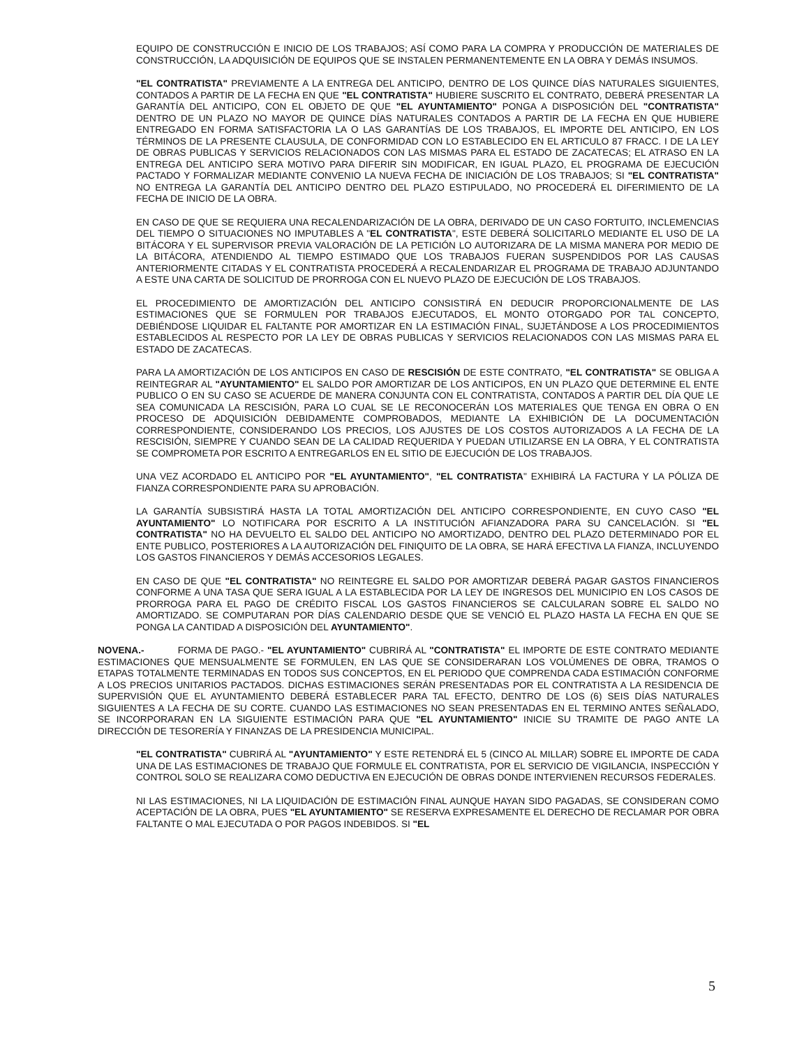EQUIPO DE CONSTRUCCIÓN E INICIO DE LOS TRABAJOS; ASÍ COMO PARA LA COMPRA Y PRODUCCIÓN DE MATERIALES DE CONSTRUCCIÓN, LA ADQUISICIÓN DE EQUIPOS QUE SE INSTALEN PERMANENTEMENTE EN LA OBRA Y DEMÁS INSUMOS.
"EL CONTRATISTA" PREVIAMENTE A LA ENTREGA DEL ANTICIPO, DENTRO DE LOS QUINCE DÍAS NATURALES SIGUIENTES, CONTADOS A PARTIR DE LA FECHA EN QUE "EL CONTRATISTA" HUBIERE SUSCRITO EL CONTRATO, DEBERÁ PRESENTAR LA GARANTÍA DEL ANTICIPO, CON EL OBJETO DE QUE "EL AYUNTAMIENTO" PONGA A DISPOSICIÓN DEL "CONTRATISTA" DENTRO DE UN PLAZO NO MAYOR DE QUINCE DÍAS NATURALES CONTADOS A PARTIR DE LA FECHA EN QUE HUBIERE ENTREGADO EN FORMA SATISFACTORIA LA O LAS GARANTÍAS DE LOS TRABAJOS, EL IMPORTE DEL ANTICIPO, EN LOS TÉRMINOS DE LA PRESENTE CLAUSULA, DE CONFORMIDAD CON LO ESTABLECIDO EN EL ARTICULO 87 FRACC. I DE LA LEY DE OBRAS PUBLICAS Y SERVICIOS RELACIONADOS CON LAS MISMAS PARA EL ESTADO DE ZACATECAS; EL ATRASO EN LA ENTREGA DEL ANTICIPO SERA MOTIVO PARA DIFERIR SIN MODIFICAR, EN IGUAL PLAZO, EL PROGRAMA DE EJECUCIÓN PACTADO Y FORMALIZAR MEDIANTE CONVENIO LA NUEVA FECHA DE INICIACIÓN DE LOS TRABAJOS; SI "EL CONTRATISTA" NO ENTREGA LA GARANTÍA DEL ANTICIPO DENTRO DEL PLAZO ESTIPULADO, NO PROCEDERÁ EL DIFERIMIENTO DE LA FECHA DE INICIO DE LA OBRA.
EN CASO DE QUE SE REQUIERA UNA RECALENDARIZACIÓN DE LA OBRA, DERIVADO DE UN CASO FORTUITO, INCLEMENCIAS DEL TIEMPO O SITUACIONES NO IMPUTABLES A "EL CONTRATISTA", ESTE DEBERÁ SOLICITARLO MEDIANTE EL USO DE LA BITÁCORA Y EL SUPERVISOR PREVIA VALORACIÓN DE LA PETICIÓN LO AUTORIZARA DE LA MISMA MANERA POR MEDIO DE LA BITÁCORA, ATENDIENDO AL TIEMPO ESTIMADO QUE LOS TRABAJOS FUERAN SUSPENDIDOS POR LAS CAUSAS ANTERIORMENTE CITADAS Y EL CONTRATISTA PROCEDERÁ A RECALENDARIZAR EL PROGRAMA DE TRABAJO ADJUNTANDO A ESTE UNA CARTA DE SOLICITUD DE PRORROGA CON EL NUEVO PLAZO DE EJECUCIÓN DE LOS TRABAJOS.
EL PROCEDIMIENTO DE AMORTIZACIÓN DEL ANTICIPO CONSISTIRÁ EN DEDUCIR PROPORCIONALMENTE DE LAS ESTIMACIONES QUE SE FORMULEN POR TRABAJOS EJECUTADOS, EL MONTO OTORGADO POR TAL CONCEPTO, DEBIÉNDOSE LIQUIDAR EL FALTANTE POR AMORTIZAR EN LA ESTIMACIÓN FINAL, SUJETÁNDOSE A LOS PROCEDIMIENTOS ESTABLECIDOS AL RESPECTO POR LA LEY DE OBRAS PUBLICAS Y SERVICIOS RELACIONADOS CON LAS MISMAS PARA EL ESTADO DE ZACATECAS.
PARA LA AMORTIZACIÓN DE LOS ANTICIPOS EN CASO DE RESCISIÓN DE ESTE CONTRATO, "EL CONTRATISTA" SE OBLIGA A REINTEGRAR AL "AYUNTAMIENTO" EL SALDO POR AMORTIZAR DE LOS ANTICIPOS, EN UN PLAZO QUE DETERMINE EL ENTE PUBLICO O EN SU CASO SE ACUERDE DE MANERA CONJUNTA CON EL CONTRATISTA, CONTADOS A PARTIR DEL DÍA QUE LE SEA COMUNICADA LA RESCISIÓN, PARA LO CUAL SE LE RECONOCERÁN LOS MATERIALES QUE TENGA EN OBRA O EN PROCESO DE ADQUISICIÓN DEBIDAMENTE COMPROBADOS, MEDIANTE LA EXHIBICIÓN DE LA DOCUMENTACIÓN CORRESPONDIENTE, CONSIDERANDO LOS PRECIOS, LOS AJUSTES DE LOS COSTOS AUTORIZADOS A LA FECHA DE LA RESCISIÓN, SIEMPRE Y CUANDO SEAN DE LA CALIDAD REQUERIDA Y PUEDAN UTILIZARSE EN LA OBRA, Y EL CONTRATISTA SE COMPROMETA POR ESCRITO A ENTREGARLOS EN EL SITIO DE EJECUCIÓN DE LOS TRABAJOS.
UNA VEZ ACORDADO EL ANTICIPO POR "EL AYUNTAMIENTO", "EL CONTRATISTA" EXHIBIRÁ LA FACTURA Y LA PÓLIZA DE FIANZA CORRESPONDIENTE PARA SU APROBACIÓN.
LA GARANTÍA SUBSISTIRÁ HASTA LA TOTAL AMORTIZACIÓN DEL ANTICIPO CORRESPONDIENTE, EN CUYO CASO "EL AYUNTAMIENTO" LO NOTIFICARA POR ESCRITO A LA INSTITUCIÓN AFIANZADORA PARA SU CANCELACIÓN. SI "EL CONTRATISTA" NO HA DEVUELTO EL SALDO DEL ANTICIPO NO AMORTIZADO, DENTRO DEL PLAZO DETERMINADO POR EL ENTE PUBLICO, POSTERIORES A LA AUTORIZACIÓN DEL FINIQUITO DE LA OBRA, SE HARÁ EFECTIVA LA FIANZA, INCLUYENDO LOS GASTOS FINANCIEROS Y DEMÁS ACCESORIOS LEGALES.
EN CASO DE QUE "EL CONTRATISTA" NO REINTEGRE EL SALDO POR AMORTIZAR DEBERÁ PAGAR GASTOS FINANCIEROS CONFORME A UNA TASA QUE SERA IGUAL A LA ESTABLECIDA POR LA LEY DE INGRESOS DEL MUNICIPIO EN LOS CASOS DE PRORROGA PARA EL PAGO DE CRÉDITO FISCAL LOS GASTOS FINANCIEROS SE CALCULARAN SOBRE EL SALDO NO AMORTIZADO. SE COMPUTARAN POR DÍAS CALENDARIO DESDE QUE SE VENCIÓ EL PLAZO HASTA LA FECHA EN QUE SE PONGA LA CANTIDAD A DISPOSICIÓN DEL AYUNTAMIENTO".
NOVENA.- FORMA DE PAGO.- "EL AYUNTAMIENTO" CUBRIRÁ AL "CONTRATISTA" EL IMPORTE DE ESTE CONTRATO MEDIANTE ESTIMACIONES QUE MENSUALMENTE SE FORMULEN, EN LAS QUE SE CONSIDERARAN LOS VOLÚMENES DE OBRA, TRAMOS O ETAPAS TOTALMENTE TERMINADAS EN TODOS SUS CONCEPTOS, EN EL PERIODO QUE COMPRENDA CADA ESTIMACIÓN CONFORME A LOS PRECIOS UNITARIOS PACTADOS. DICHAS ESTIMACIONES SERÁN PRESENTADAS POR EL CONTRATISTA A LA RESIDENCIA DE SUPERVISIÓN QUE EL AYUNTAMIENTO DEBERÁ ESTABLECER PARA TAL EFECTO, DENTRO DE LOS (6) SEIS DÍAS NATURALES SIGUIENTES A LA FECHA DE SU CORTE. CUANDO LAS ESTIMACIONES NO SEAN PRESENTADAS EN EL TERMINO ANTES SEÑALADO, SE INCORPORARAN EN LA SIGUIENTE ESTIMACIÓN PARA QUE "EL AYUNTAMIENTO" INICIE SU TRAMITE DE PAGO ANTE LA DIRECCIÓN DE TESORERÍA Y FINANZAS DE LA PRESIDENCIA MUNICIPAL.
"EL CONTRATISTA" CUBRIRÁ AL "AYUNTAMIENTO" Y ESTE RETENDRÁ EL 5 (CINCO AL MILLAR) SOBRE EL IMPORTE DE CADA UNA DE LAS ESTIMACIONES DE TRABAJO QUE FORMULE EL CONTRATISTA, POR EL SERVICIO DE VIGILANCIA, INSPECCIÓN Y CONTROL SOLO SE REALIZARA COMO DEDUCTIVA EN EJECUCIÓN DE OBRAS DONDE INTERVIENEN RECURSOS FEDERALES.
NI LAS ESTIMACIONES, NI LA LIQUIDACIÓN DE ESTIMACIÓN FINAL AUNQUE HAYAN SIDO PAGADAS, SE CONSIDERAN COMO ACEPTACIÓN DE LA OBRA, PUES "EL AYUNTAMIENTO" SE RESERVA EXPRESAMENTE EL DERECHO DE RECLAMAR POR OBRA FALTANTE O MAL EJECUTADA O POR PAGOS INDEBIDOS. SI "EL
5